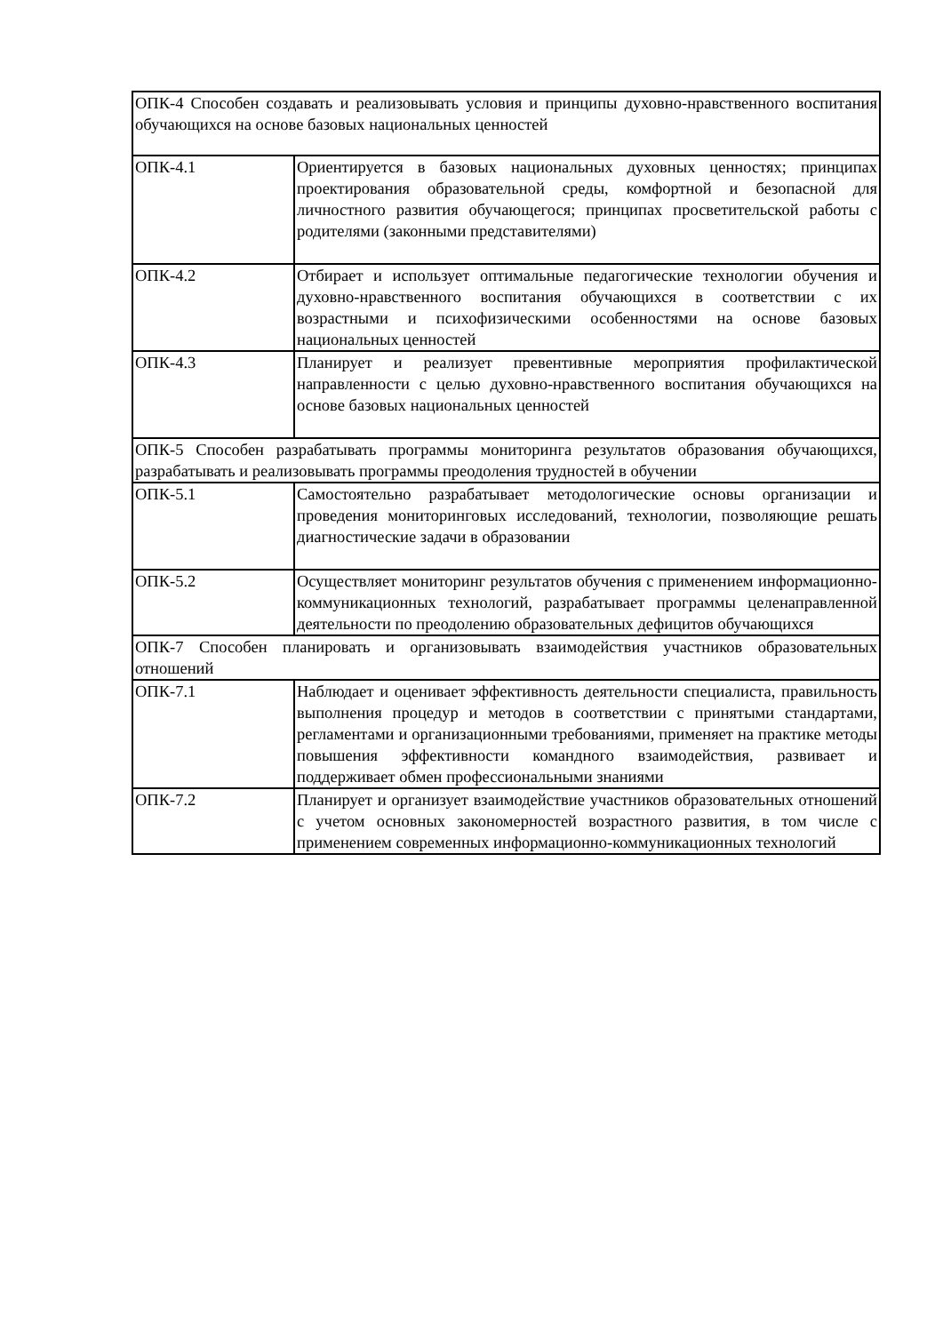| ОПК-4 Способен создавать и реализовывать условия и принципы духовно-нравственного воспитания обучающихся на основе базовых национальных ценностей | |
| ОПК-4.1 | Ориентируется в базовых национальных духовных ценностях; принципах проектирования образовательной среды, комфортной и безопасной для личностного развития обучающегося; принципах просветительской работы с родителями (законными представителями) |
| ОПК-4.2 | Отбирает и использует оптимальные педагогические технологии обучения и духовно-нравственного воспитания обучающихся в соответствии с их возрастными и психофизическими особенностями на основе базовых национальных ценностей |
| ОПК-4.3 | Планирует и реализует превентивные мероприятия профилактической направленности с целью духовно-нравственного воспитания обучающихся на основе базовых национальных ценностей |
| ОПК-5 Способен разрабатывать программы мониторинга результатов образования обучающихся, разрабатывать и реализовывать программы преодоления трудностей в обучении | |
| ОПК-5.1 | Самостоятельно разрабатывает методологические основы организации и проведения мониторинговых исследований, технологии, позволяющие решать диагностические задачи в образовании |
| ОПК-5.2 | Осуществляет мониторинг результатов обучения с применением информационно-коммуникационных технологий, разрабатывает программы целенаправленной деятельности по преодолению образовательных дефицитов обучающихся |
| ОПК-7 Способен планировать и организовывать взаимодействия участников образовательных отношений | |
| ОПК-7.1 | Наблюдает и оценивает эффективность деятельности специалиста, правильность выполнения процедур и методов в соответствии с принятыми стандартами, регламентами и организационными требованиями, применяет на практике методы повышения эффективности командного взаимодействия, развивает и поддерживает обмен профессиональными знаниями |
| ОПК-7.2 | Планирует и организует взаимодействие участников образовательных отношений с учетом основных закономерностей возрастного развития, в том числе с применением современных информационно-коммуникационных технологий |